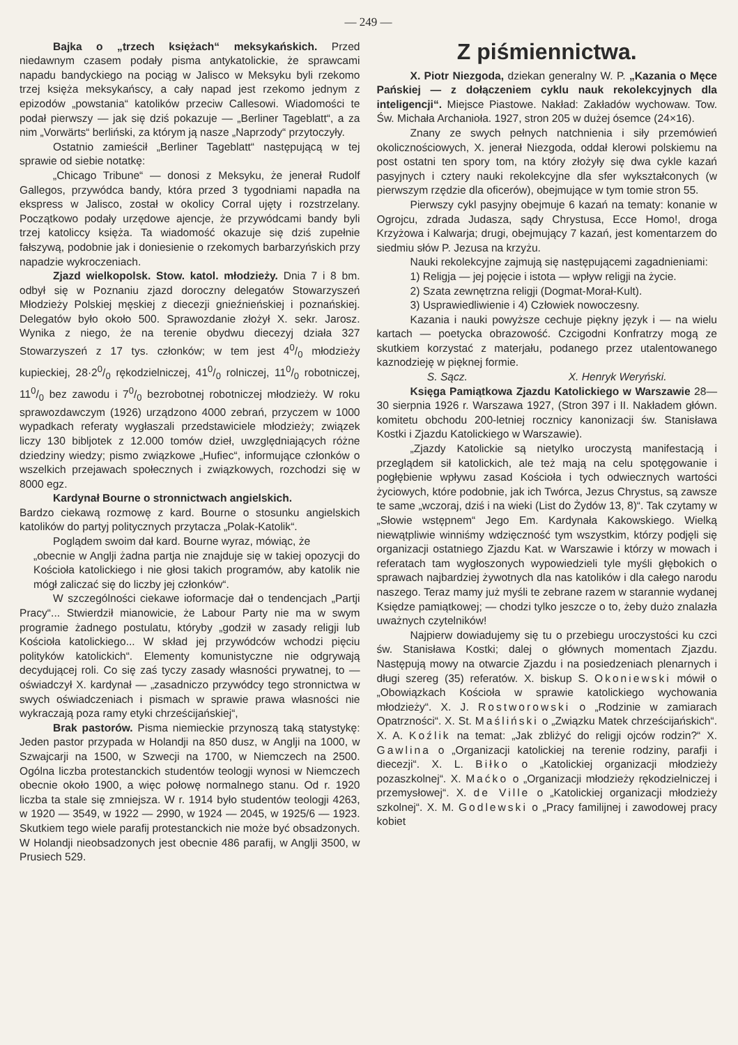— 249 —
Bajka o „trzech księżach“ meksykańskich. Przed niedawnym czasem podały pisma antykatolickie, że sprawcami napadu bandyckiego na pociąg w Jalisco w Meksyku byli rzekomo trzej księża meksykańscy, a cały napad jest rzekomo jednym z epizodów „powstania“ katolików przeciw Callesowi. Wiadomości te podał pierwszy — jak się dziś pokazuje — „Berliner Tageblatt“, a za nim „Vorwärts“ berliński, za którym ją nasze „Naprzody“ przytoczyły.
Ostatnio zamieścił „Berliner Tageblatt“ następującą w tej sprawie od siebie notatkę:
„Chicago Tribune“ — donosi z Meksyku, że jenerał Rudolf Gallegos, przywódca bandy, która przed 3 tygodniami napadła na ekspress w Jalisco, został w okolicy Corral ujęty i rozstrzelany. Początkowo podały urzędowe ajencje, że przywódcami bandy byli trzej katoliccy księża. Ta wiadomość okazuje się dziś zupełnie fałszywą, podobnie jak i doniesienie o rzekomych barbarzyńskich przy napadzie wykroczeniach.
Zjazd wielkopolsk. Stow. katol. młodzieży. Dnia 7 i 8 bm. odbył się w Poznaniu zjazd doroczny delegatów Stowarzyszeń Młodzieży Polskiej męskiej z diecezji gnieźnieńskiej i poznańskiej. Delegatów było około 500. Sprawozdanie złożył X. sekr. Jarosz. Wynika z niego, że na terenie obydwu diecezyj działa 327 Stowarzyszeń z 17 tys. członków; w tem jest 40/0 młodzieży kupieckiej, 28·20/0 rękodzielniczej, 410/0 rolniczej, 110/0 robotniczej, 110/0 bez zawodu i 70/0 bezrobotnej robotniczej młodzieży. W roku sprawozdawczym (1926) urządzono 4000 zebrań, przyczem w 1000 wypadkach referaty wygłaszali przedstawiciele młodzieży; związek liczy 130 bibljotek z 12.000 tomów dzieł, uwzględniających różne dziedziny wiedzy; pismo związkowe „Hufiec“, informujące członków o wszelkich przejawach społecznych i związkowych, rozchodzi się w 8000 egz.
Kardynał Bourne o stronnictwach angielskich.
Bardzo ciekawą rozmowę z kard. Bourne o stosunku angielskich katolików do partyj politycznych przytacza „Polak-Katolik“.
Poglądem swoim dał kard. Bourne wyraz, mówiąc, że
„obecnie w Anglji żadna partja nie znajduje się w takiej opozycji do Kościoła katolickiego i nie głosi takich programów, aby katolik nie mógł zaliczać się do liczby jej członków“.
W szczególności ciekawe ioformacje dał o tendencjach „Partji Pracy“... Stwierdził mianowicie, że Labour Party nie ma w swym programie żadnego postulatu, któryby „godził w zasady religji lub Kościoła katolickiego... W skład jej przywódców wchodzi pięciu polityków katolickich“. Elementy komunistyczne nie odgrywają decydującej roli. Co się zaś tyczy zasady własności prywatnej, to — oświadczył X. kardynał — „zasadniczo przywódcy tego stronnictwa w swych oświadczeniach i pismach w sprawie prawa własności nie wykraczają poza ramy etyki chrześcijańskiej“,
Brak pastorów. Pisma niemieckie przynoszą taką statystykę: Jeden pastor przypada w Holandji na 850 dusz, w Anglji na 1000, w Szwajcarji na 1500, w Szwecji na 1700, w Niemczech na 2500. Ogólna liczba protestanckich studentów teologji wynosi w Niemczech obecnie około 1900, a więc połowę normalnego stanu. Od r. 1920 liczba ta stale się zmniejsza. W r. 1914 było studentów teologji 4263, w 1920 — 3549, w 1922 — 2990, w 1924 — 2045, w 1925/6 — 1923. Skutkiem tego wiele parafij protestanckich nie może być obsadzonych. W Holandji nieobsadzonych jest obecnie 486 parafij, w Anglji 3500, w Prusiech 529.
Z piśmiennictwa.
X. Piotr Niezgoda, dziekan generalny W. P. „Kazania o Męce Pańskiej — z dołączeniem cyklu nauk rekolekcyjnych dla inteligencji“. Miejsce Piastowe. Nakład: Zakładów wychowaw. Tow. Św. Michała Archanioła. 1927, stron 205 w dużej ósemce (24×16).
Znany ze swych pełnych natchnienia i siły przemówień okolicznościowych, X. jenerał Niezgoda, oddał klerowi polskiemu na post ostatni ten spory tom, na który złożyły się dwa cykle kazań pasyjnych i cztery nauki rekolekcyjne dla sfer wykształconych (w pierwszym rzędzie dla oficerów), obejmujące w tym tomie stron 55.
Pierwszy cykl pasyjny obejmuje 6 kazań na tematy: konanie w Ogrojcu, zdrada Judasza, sądy Chrystusa, Ecce Homo!, droga Krzyżowa i Kalwarja; drugi, obejmujący 7 kazań, jest komentarzem do siedmiu słów P. Jezusa na krzyżu.
Nauki rekolekcyjne zajmują się następującemi zagadnieniami:
1) Religja — jej pojęcie i istota — wpływ religji na życie.
2) Szata zewnętrzna religji (Dogmat-Morał-Kult).
3) Usprawiedliwienie i 4) Człowiek nowoczesny.
Kazania i nauki powyższe cechuje piękny język i — na wielu kartach — poetycka obrazowość. Czcigodni Konfratrzy mogą ze skutkiem korzystać z materjału, podanego przez utalentowanego kaznodzieję w pięknej formie.
S. Sącz. X. Henryk Weryński.
Księga Pamiątkowa Zjazdu Katolickiego w Warszawie 28—30 sierpnia 1926 r. Warszawa 1927, (Stron 397 i II. Nakładem główn. komitetu obchodu 200-letniej rocznicy kanonizacji św. Stanisława Kostki i Zjazdu Katolickiego w Warszawie).
„Zjazdy Katolickie są nietylko uroczystą manifestacją i przeglądem sił katolickich, ale też mają na celu spotęgowanie i pogłębienie wpływu zasad Kościoła i tych odwiecznych wartości życiowych, które podobnie, jak ich Twórca, Jezus Chrystus, są zawsze te same „wczoraj, dziś i na wieki (List do Żydów 13, 8)“. Tak czytamy w „Słowie wstępnem“ Jego Em. Kardynała Kakowskiego. Wielką niewątpliwie winniśmy wdzięczność tym wszystkim, którzy podjęli się organizacji ostatniego Zjazdu Kat. w Warszawie i którzy w mowach i referatach tam wygłoszonych wypowiedzieli tyle myśli głębokich o sprawach najbardziej żywotnych dla nas katolików i dla całego narodu naszego. Teraz mamy już myśli te zebrane razem w starannie wydanej Księdze pamiątkowej; — chodzi tylko jeszcze o to, żeby dużo znalazła uważnych czytelników!
Najpierw dowiadujemy się tu o przebiegu uroczystości ku czci św. Stanisława Kostki; dalej o głównych momentach Zjazdu. Następują mowy na otwarcie Zjazdu i na posiedzeniach plenarnych i długi szereg (35) referatów. X. biskup S. Okoniewski mówił o „Obowiązkach Kościoła w sprawie katolickiego wychowania młodzieży“. X. J. Rostworowski o „Rodzinie w zamiarach Opatrzności“. X. St. Maśliński o „Związku Matek chrześcijańskich“. X. A. Koźlik na temat: „Jak zbliżyć do religji ojców rodzin?“ X. Gawlina o „Organizacji katolickiej na terenie rodziny, parafji i diecezji“. X. L. Biłko o „Katolickiej organizacji młodzieży pozaszkolnej“. X. Maćko o „Organizacji młodzieży rękodzielniczej i przemysłowej“. X. de Ville o „Katolickiej organizacji młodzieży szkolnej“. X. M. Godlewski o „Pracy familijnej i zawodowej pracy kobiet